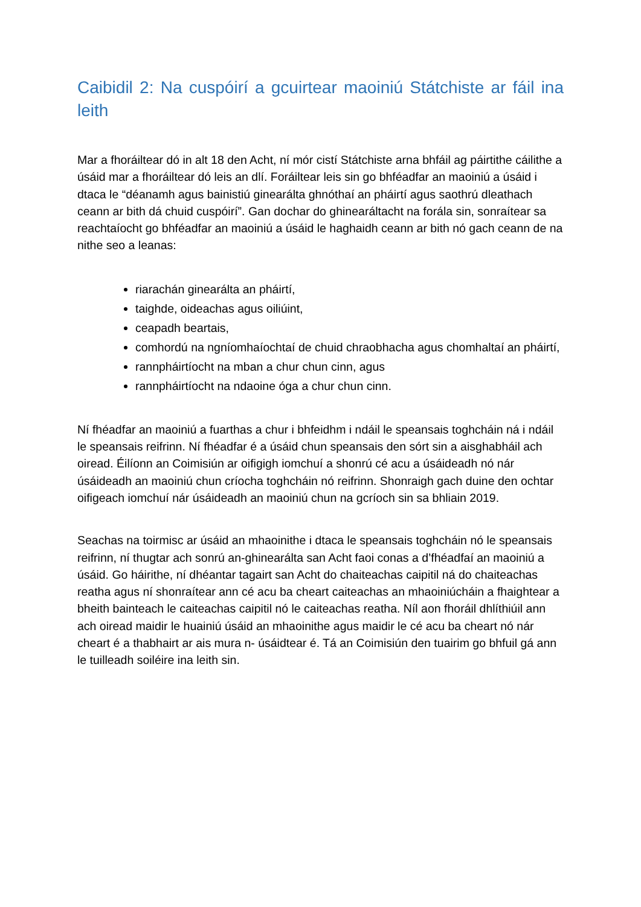Caibidil 2: Na cuspóirí a gcuirtear maoiniú Státchiste ar fáil ina leith
Mar a fhoráiltear dó in alt 18 den Acht, ní mór cistí Státchiste arna bhfáil ag páirtithe cáilithe a úsáid mar a fhoráiltear dó leis an dlí. Foráiltear leis sin go bhféadfar an maoiniú a úsáid i dtaca le “déanamh agus bainistiú ginearálta ghnóthaí an pháirtí agus saothrú dleathach ceann ar bith dá chuid cuspóirí”. Gan dochar do ghinearáltacht na forála sin, sonraítear sa reachtaíocht go bhféadfar an maoiniú a úsáid le haghaidh ceann ar bith nó gach ceann de na nithe seo a leanas:
riarachán ginearálta an pháirtí,
taighde, oideachas agus oiliúint,
ceapadh beartais,
comhordú na ngníomhaíochtaí de chuid chraobhacha agus chomhaltaí an pháirtí,
rannpháirtíocht na mban a chur chun cinn, agus
rannpháirtíocht na ndaoine óga a chur chun cinn.
Ní fhéadfar an maoiniú a fuarthas a chur i bhfeidhm i ndáil le speansais toghcháin ná i ndáil le speansais reifrinn. Ní fhéadfar é a úsáid chun speansais den sórt sin a aisghabháil ach oiread. Éilíonn an Coimisiún ar oifigigh iomchuí a shonrú cé acu a úsáideadh nó nár úsáideadh an maoiniú chun críocha toghcháin nó reifrinn. Shonraigh gach duine den ochtar oifigeach iomchuí nár úsáideadh an maoiniú chun na gcríoch sin sa bhliain 2019.
Seachas na toirmisc ar úsáid an mhaoinithe i dtaca le speansais toghcháin nó le speansais reifrinn, ní thugtar ach sonrú an-ghinearálta san Acht faoi conas a d’fhéadfaí an maoiniú a úsáid. Go háirithe, ní dhéantar tagairt san Acht do chaiteachas caipitil ná do chaiteachas reatha agus ní shonraítear ann cé acu ba cheart caiteachas an mhaoiniúcháin a fhaightear a bheith bainteach le caiteachas caipitil nó le caiteachas reatha. Níl aon fhoráil dhlíthiúil ann ach oiread maidir le huainiú úsáid an mhaoinithe agus maidir le cé acu ba cheart nó nár cheart é a thabhairt ar ais mura n- úsáidtear é. Tá an Coimisiún den tuairim go bhfuil gá ann le tuilleadh soiléire ina leith sin.